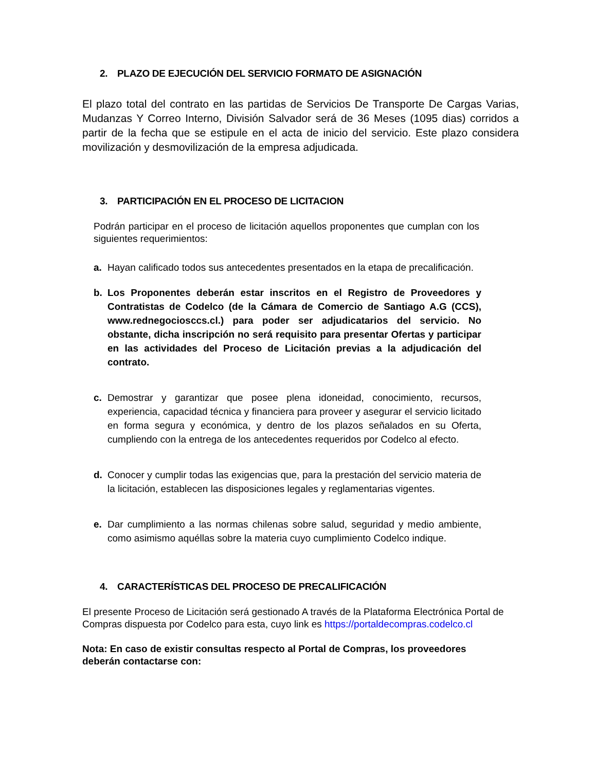2. PLAZO DE EJECUCIÓN DEL SERVICIO FORMATO DE ASIGNACIÓN
El plazo total del contrato en las partidas de Servicios De Transporte De Cargas Varias, Mudanzas Y Correo Interno, División Salvador será de 36 Meses (1095 dias) corridos a partir de la fecha que se estipule en el acta de inicio del servicio. Este plazo considera movilización y desmovilización de la empresa adjudicada.
3. PARTICIPACIÓN EN EL PROCESO DE LICITACION
Podrán participar en el proceso de licitación aquellos proponentes que cumplan con los siguientes requerimientos:
a. Hayan calificado todos sus antecedentes presentados en la etapa de precalificación.
b. Los Proponentes deberán estar inscritos en el Registro de Proveedores y Contratistas de Codelco (de la Cámara de Comercio de Santiago A.G (CCS), www.rednegociosccs.cl.) para poder ser adjudicatarios del servicio. No obstante, dicha inscripción no será requisito para presentar Ofertas y participar en las actividades del Proceso de Licitación previas a la adjudicación del contrato.
c. Demostrar y garantizar que posee plena idoneidad, conocimiento, recursos, experiencia, capacidad técnica y financiera para proveer y asegurar el servicio licitado en forma segura y económica, y dentro de los plazos señalados en su Oferta, cumpliendo con la entrega de los antecedentes requeridos por Codelco al efecto.
d. Conocer y cumplir todas las exigencias que, para la prestación del servicio materia de la licitación, establecen las disposiciones legales y reglamentarias vigentes.
e. Dar cumplimiento a las normas chilenas sobre salud, seguridad y medio ambiente, como asimismo aquéllas sobre la materia cuyo cumplimiento Codelco indique.
4. CARACTERÍSTICAS DEL PROCESO DE PRECALIFICACIÓN
El presente Proceso de Licitación será gestionado A través de la Plataforma Electrónica Portal de Compras dispuesta por Codelco para esta, cuyo link es https://portaldecompras.codelco.cl
Nota: En caso de existir consultas respecto al Portal de Compras, los proveedores deberán contactarse con: